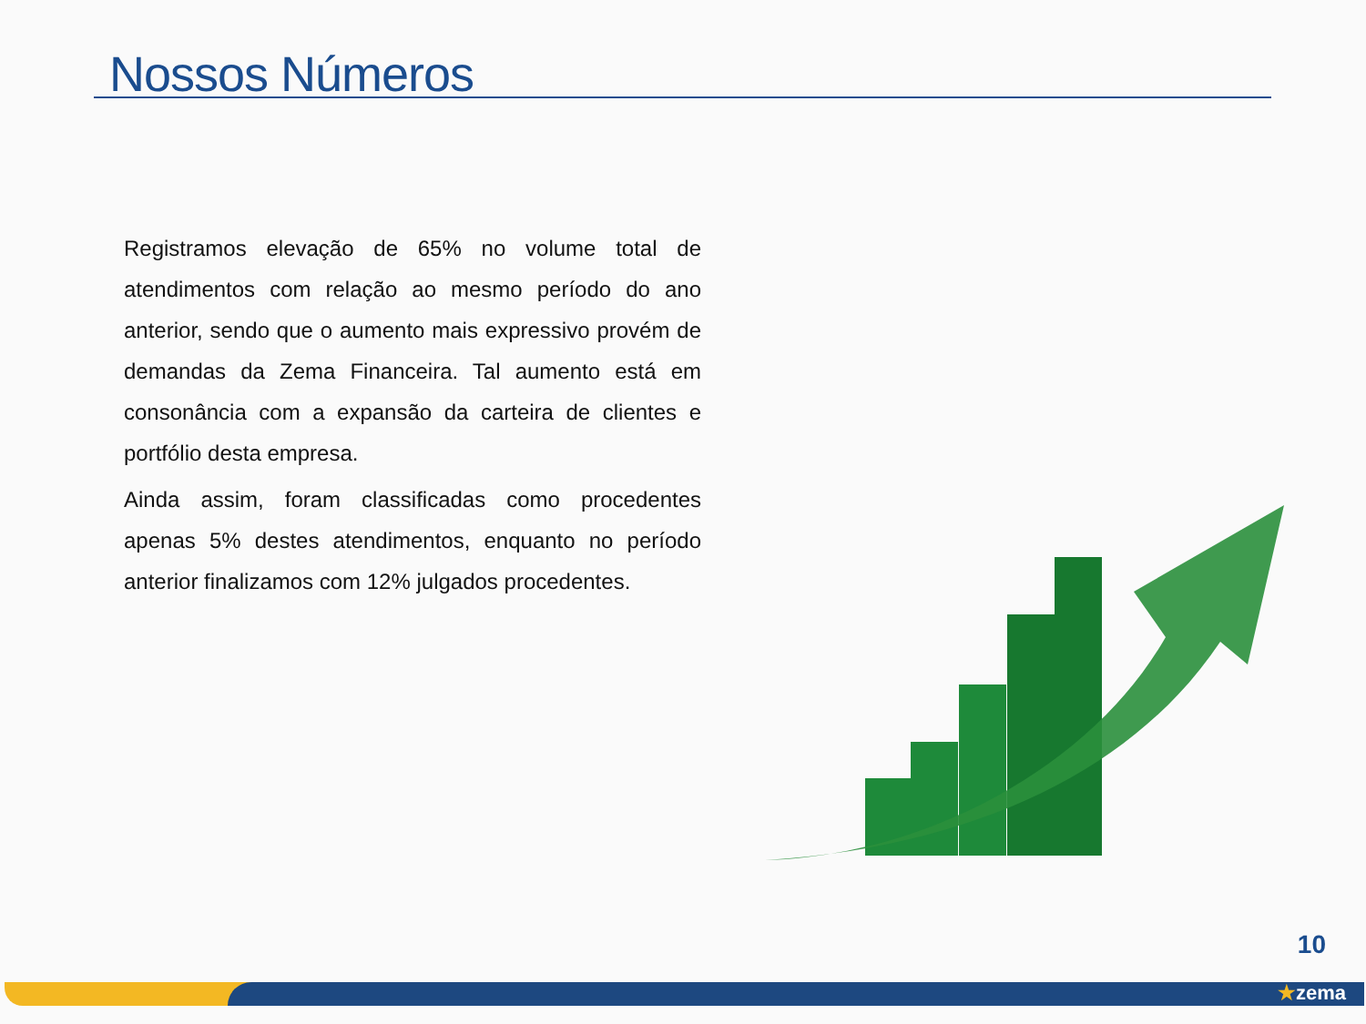Nossos Números
Registramos elevação de 65% no volume total de atendimentos com relação ao mesmo período do ano anterior, sendo que o aumento mais expressivo provém de demandas da Zema Financeira. Tal aumento está em consonância com a expansão da carteira de clientes e portfólio desta empresa.
Ainda assim, foram classificadas como procedentes apenas 5% destes atendimentos, enquanto no período anterior finalizamos com 12% julgados procedentes.
10
★zema